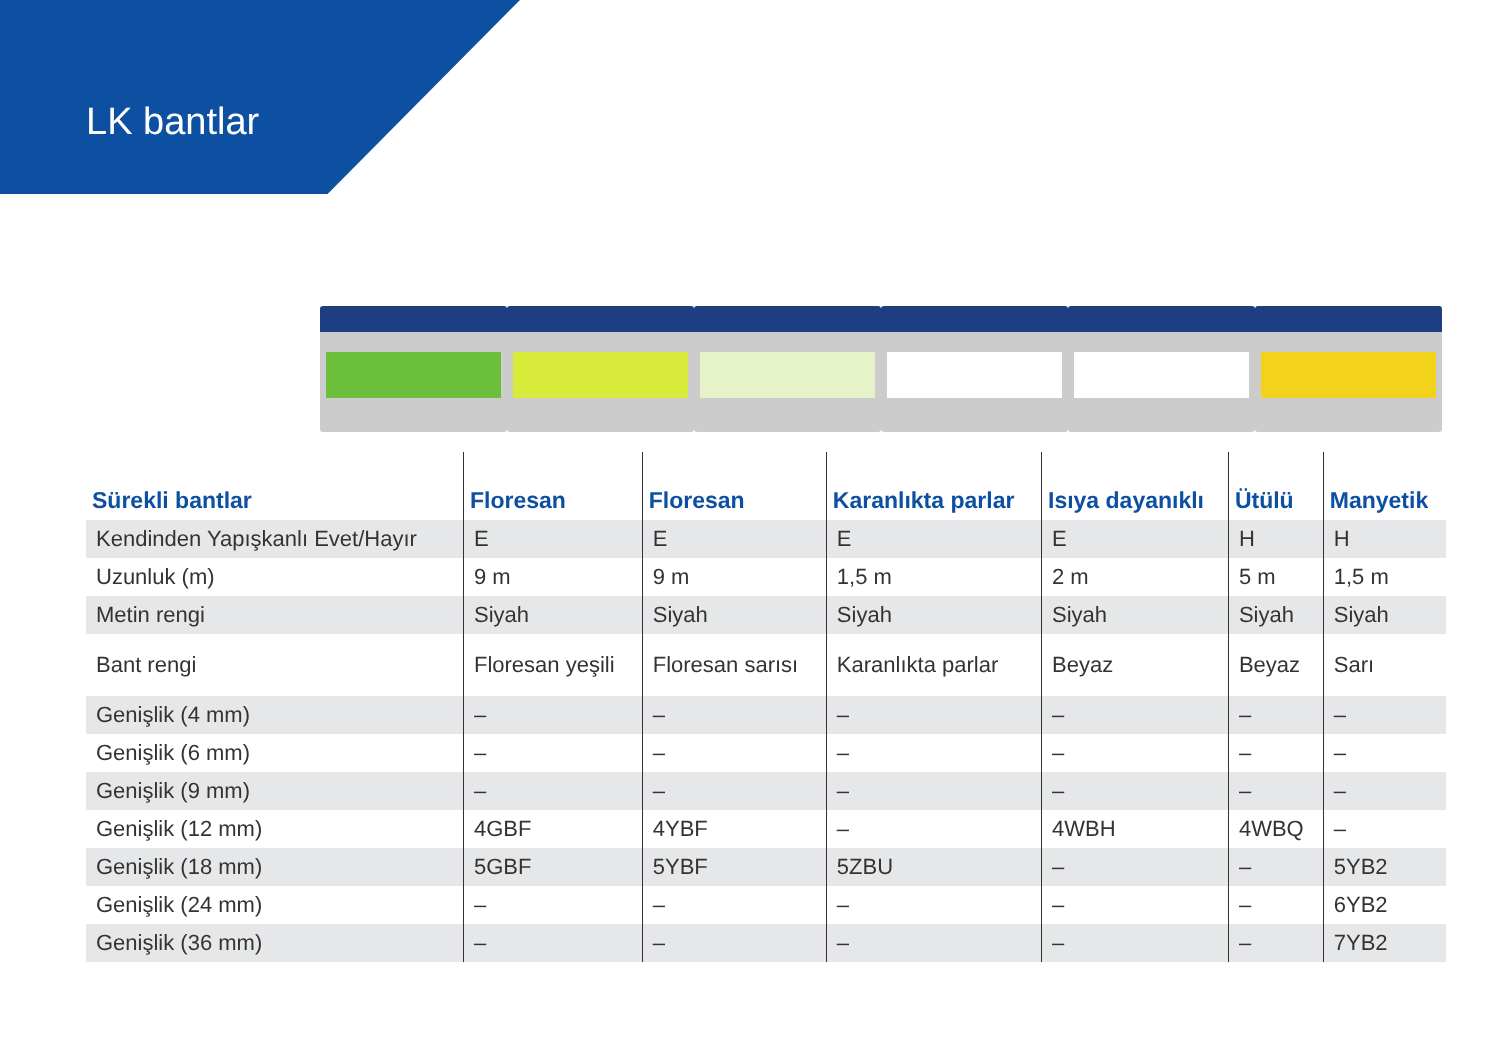LK bantlar
| Sürekli bantlar | Floresan | Floresan | Karanlıkta parlar | Isıya dayanıklı | Ütülü | Manyetik |
| --- | --- | --- | --- | --- | --- | --- |
| Kendinden Yapışkanlı Evet/Hayır | E | E | E | E | H | H |
| Uzunluk (m) | 9 m | 9 m | 1,5 m | 2 m | 5 m | 1,5 m |
| Metin rengi | Siyah | Siyah | Siyah | Siyah | Siyah | Siyah |
| Bant rengi | Floresan yeşili | Floresan sarısı | Karanlıkta parlar | Beyaz | Beyaz | Sarı |
| Genişlik (4 mm) | – | – | – | – | – | – |
| Genişlik (6 mm) | – | – | – | – | – | – |
| Genişlik (9 mm) | – | – | – | – | – | – |
| Genişlik (12 mm) | 4GBF | 4YBF | – | 4WBH | 4WBQ | – |
| Genişlik (18 mm) | 5GBF | 5YBF | 5ZBU | – | – | 5YB2 |
| Genişlik (24 mm) | – | – | – | – | – | 6YB2 |
| Genişlik (36 mm) | – | – | – | – | – | 7YB2 |